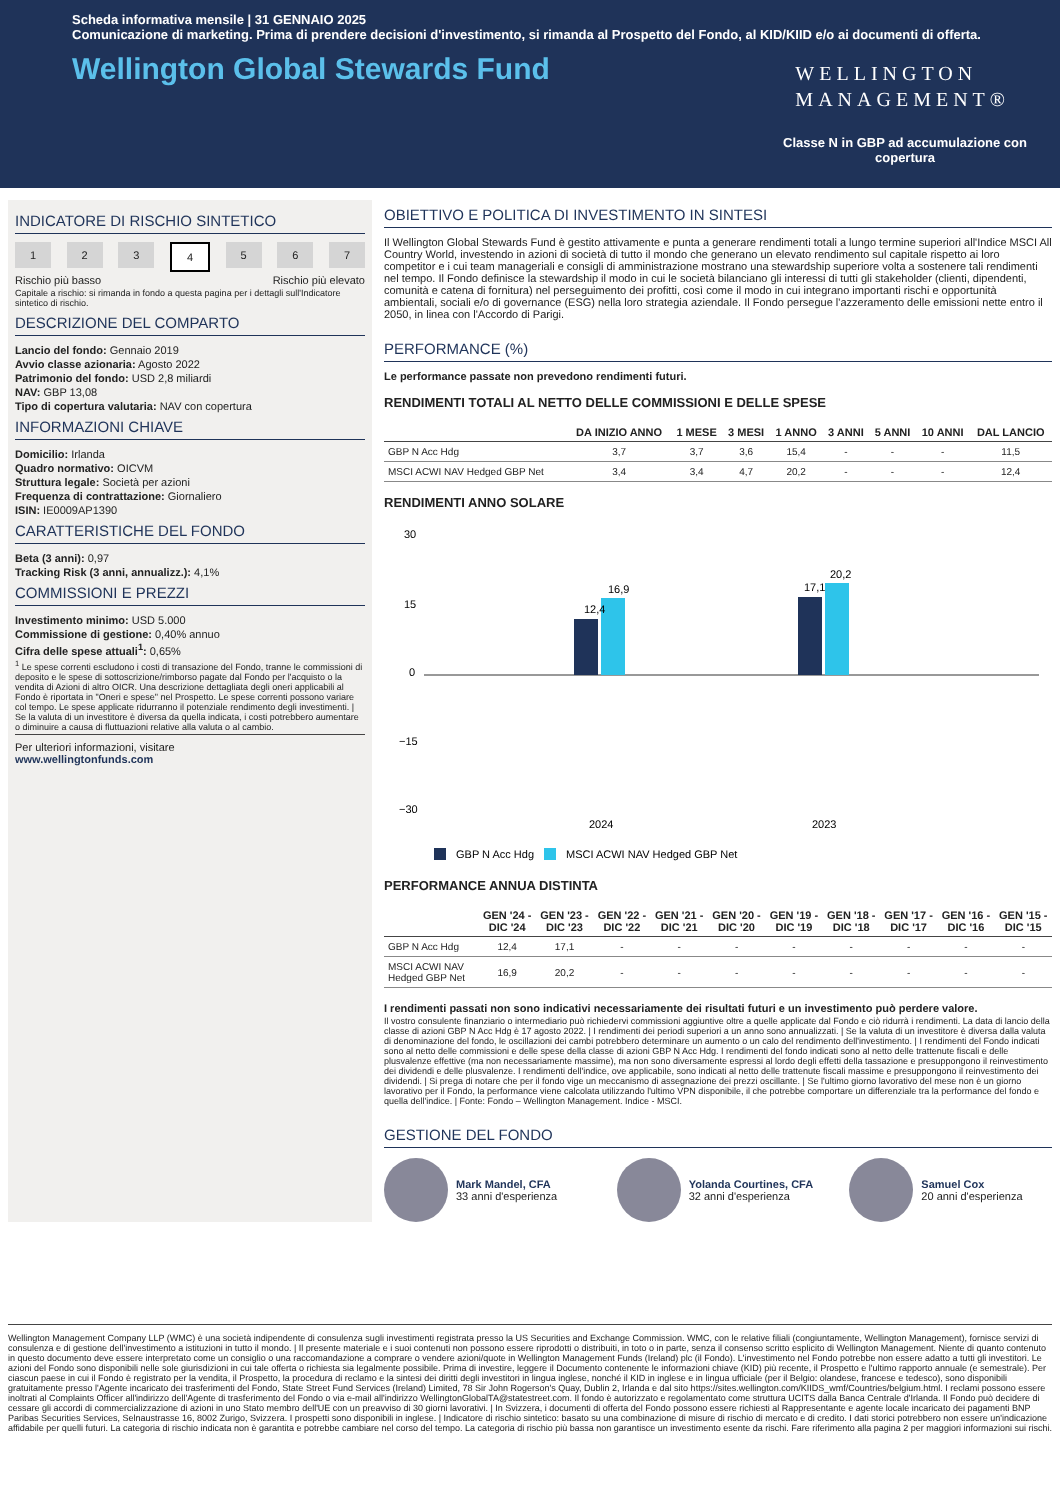Scheda informativa mensile | 31 GENNAIO 2025
Comunicazione di marketing. Prima di prendere decisioni d'investimento, si rimanda al Prospetto del Fondo, al KID/KIID e/o ai documenti di offerta.
Wellington Global Stewards Fund
WELLINGTON
MANAGEMENT®
Classe N in GBP ad accumulazione con copertura
INDICATORE DI RISCHIO SINTETICO
1 2 3 4 5 6 7
Rischio più basso Rischio più elevato
Capitale a rischio: si rimanda in fondo a questa pagina per i dettagli sull'Indicatore sintetico di rischio.
DESCRIZIONE DEL COMPARTO
Lancio del fondo: Gennaio 2019
Avvio classe azionaria: Agosto 2022
Patrimonio del fondo: USD 2,8 miliardi
NAV: GBP 13,08
Tipo di copertura valutaria: NAV con copertura
INFORMAZIONI CHIAVE
Domicilio: Irlanda
Quadro normativo: OICVM
Struttura legale: Società per azioni
Frequenza di contrattazione: Giornaliero
ISIN: IE0009AP1390
CARATTERISTICHE DEL FONDO
Beta (3 anni): 0,97
Tracking Risk (3 anni, annualizz.): 4,1%
COMMISSIONI E PREZZI
Investimento minimo: USD 5.000
Commissione di gestione: 0,40% annuo
Cifra delle spese attuali<sup>1</sup>: 0,65%
<sup>1</sup> Le spese correnti escludono i costi di transazione del Fondo, tranne le commissioni di deposito e le spese di sottoscrizione/rimborso pagate dal Fondo per l'acquisto o la vendita di Azioni di altro OICR. Una descrizione dettagliata degli oneri applicabili al Fondo è riportata in "Oneri e spese" nel Prospetto. Le spese correnti possono variare col tempo. Le spese applicate ridurranno il potenziale rendimento degli investimenti. | Se la valuta di un investitore è diversa da quella indicata, i costi potrebbero aumentare o diminuire a causa di fluttuazioni relative alla valuta o al cambio.
Per ulteriori informazioni, visitare
www.wellingtonfunds.com
OBIETTIVO E POLITICA DI INVESTIMENTO IN SINTESI
Il Wellington Global Stewards Fund è gestito attivamente e punta a generare rendimenti totali a lungo termine superiori all'Indice MSCI All Country World, investendo in azioni di società di tutto il mondo che generano un elevato rendimento sul capitale rispetto ai loro competitor e i cui team manageriali e consigli di amministrazione mostrano una stewardship superiore volta a sostenere tali rendimenti nel tempo. Il Fondo definisce la stewardship il modo in cui le società bilanciano gli interessi di tutti gli stakeholder (clienti, dipendenti, comunità e catena di fornitura) nel perseguimento dei profitti, così come il modo in cui integrano importanti rischi e opportunità ambientali, sociali e/o di governance (ESG) nella loro strategia aziendale. Il Fondo persegue l'azzeramento delle emissioni nette entro il 2050, in linea con l'Accordo di Parigi.
PERFORMANCE (%)
Le performance passate non prevedono rendimenti futuri.
RENDIMENTI TOTALI AL NETTO DELLE COMMISSIONI E DELLE SPESE
| | DA INIZIO ANNO | 1 MESE | 3 MESI | 1 ANNO | 3 ANNI | 5 ANNI | 10 ANNI | DAL LANCIO |
| --- | --- | --- | --- | --- | --- | --- | --- | --- |
| GBP N Acc Hdg | 3,7 | 3,7 | 3,6 | 15,4 | - | - | - | 11,5 |
| MSCI ACWI NAV Hedged GBP Net | 3,4 | 3,4 | 4,7 | 20,2 | - | - | - | 12,4 |
RENDIMENTI ANNO SOLARE
30
15
0
−15
−30
12,4
16,9
17,1
20,2
2024
2023
GBP N Acc Hdg
MSCI ACWI NAV Hedged GBP Net
PERFORMANCE ANNUA DISTINTA
| | GEN '24 - DIC '24 | GEN '23 - DIC '23 | GEN '22 - DIC '22 | GEN '21 - DIC '21 | GEN '20 - DIC '20 | GEN '19 - DIC '19 | GEN '18 - DIC '18 | GEN '17 - DIC '17 | GEN '16 - DIC '16 | GEN '15 - DIC '15 |
| --- | --- | --- | --- | --- | --- | --- | --- | --- | --- | --- |
| GBP N Acc Hdg | 12,4 | 17,1 | - | - | - | - | - | - | - | - |
| MSCI ACWI NAV Hedged GBP Net | 16,9 | 20,2 | - | - | - | - | - | - | - | - |
I rendimenti passati non sono indicativi necessariamente dei risultati futuri e un investimento può perdere valore.
Il vostro consulente finanziario o intermediario può richiedervi commissioni aggiuntive oltre a quelle applicate dal Fondo e ciò ridurrà i rendimenti. La data di lancio della classe di azioni GBP N Acc Hdg è 17 agosto 2022. | I rendimenti dei periodi superiori a un anno sono annualizzati. | Se la valuta di un investitore è diversa dalla valuta di denominazione del fondo, le oscillazioni dei cambi potrebbero determinare un aumento o un calo del rendimento dell'investimento. | I rendimenti del Fondo indicati sono al netto delle commissioni e delle spese della classe di azioni GBP N Acc Hdg. I rendimenti del fondo indicati sono al netto delle trattenute fiscali e delle plusvalenze effettive (ma non necessariamente massime), ma non sono diversamente espressi al lordo degli effetti della tassazione e presuppongono il reinvestimento dei dividendi e delle plusvalenze. I rendimenti dell'indice, ove applicabile, sono indicati al netto delle trattenute fiscali massime e presuppongono il reinvestimento dei dividendi. | Si prega di notare che per il fondo vige un meccanismo di assegnazione dei prezzi oscillante. | Se l'ultimo giorno lavorativo del mese non è un giorno lavorativo per il Fondo, la performance viene calcolata utilizzando l'ultimo VPN disponibile, il che potrebbe comportare un differenziale tra la performance del fondo e quella dell'indice. | Fonte: Fondo – Wellington Management. Indice - MSCI.
GESTIONE DEL FONDO
Mark Mandel, CFA
33 anni d'esperienza
Yolanda Courtines, CFA
32 anni d'esperienza
Samuel Cox
20 anni d'esperienza
Wellington Management Company LLP (WMC) è una società indipendente di consulenza sugli investimenti registrata presso la US Securities and Exchange Commission. WMC, con le relative filiali (congiuntamente, Wellington Management), fornisce servizi di consulenza e di gestione dell'investimento a istituzioni in tutto il mondo. | Il presente materiale e i suoi contenuti non possono essere riprodotti o distribuiti, in toto o in parte, senza il consenso scritto esplicito di Wellington Management. Niente di quanto contenuto in questo documento deve essere interpretato come un consiglio o una raccomandazione a comprare o vendere azioni/quote in Wellington Management Funds (Ireland) plc (il Fondo). L'investimento nel Fondo potrebbe non essere adatto a tutti gli investitori. Le azioni del Fondo sono disponibili nelle sole giurisdizioni in cui tale offerta o richiesta sia legalmente possibile. Prima di investire, leggere il Documento contenente le informazioni chiave (KID) più recente, il Prospetto e l'ultimo rapporto annuale (e semestrale). Per ciascun paese in cui il Fondo è registrato per la vendita, il Prospetto, la procedura di reclamo e la sintesi dei diritti degli investitori in lingua inglese, nonché il KID in inglese e in lingua ufficiale (per il Belgio: olandese, francese e tedesco), sono disponibili gratuitamente presso l'Agente incaricato dei trasferimenti del Fondo, State Street Fund Services (Ireland) Limited, 78 Sir John Rogerson's Quay, Dublin 2, Irlanda e dal sito https://sites.wellington.com/KIIDS_wmf/Countries/belgium.html. I reclami possono essere inoltrati al Complaints Officer all'indirizzo dell'Agente di trasferimento del Fondo o via e-mail all'indirizzo WellingtonGlobalTA@statestreet.com. Il fondo è autorizzato e regolamentato come struttura UCITS dalla Banca Centrale d'Irlanda. Il Fondo può decidere di cessare gli accordi di commercializzazione di azioni in uno Stato membro dell'UE con un preavviso di 30 giorni lavorativi. | In Svizzera, i documenti di offerta del Fondo possono essere richiesti al Rappresentante e agente locale incaricato dei pagamenti BNP Paribas Securities Services, Selnaustrasse 16, 8002 Zurigo, Svizzera. I prospetti sono disponibili in inglese. | Indicatore di rischio sintetico: basato su una combinazione di misure di rischio di mercato e di credito. I dati storici potrebbero non essere un'indicazione affidabile per quelli futuri. La categoria di rischio indicata non è garantita e potrebbe cambiare nel corso del tempo. La categoria di rischio più bassa non garantisce un investimento esente da rischi. Fare riferimento alla pagina 2 per maggiori informazioni sui rischi.